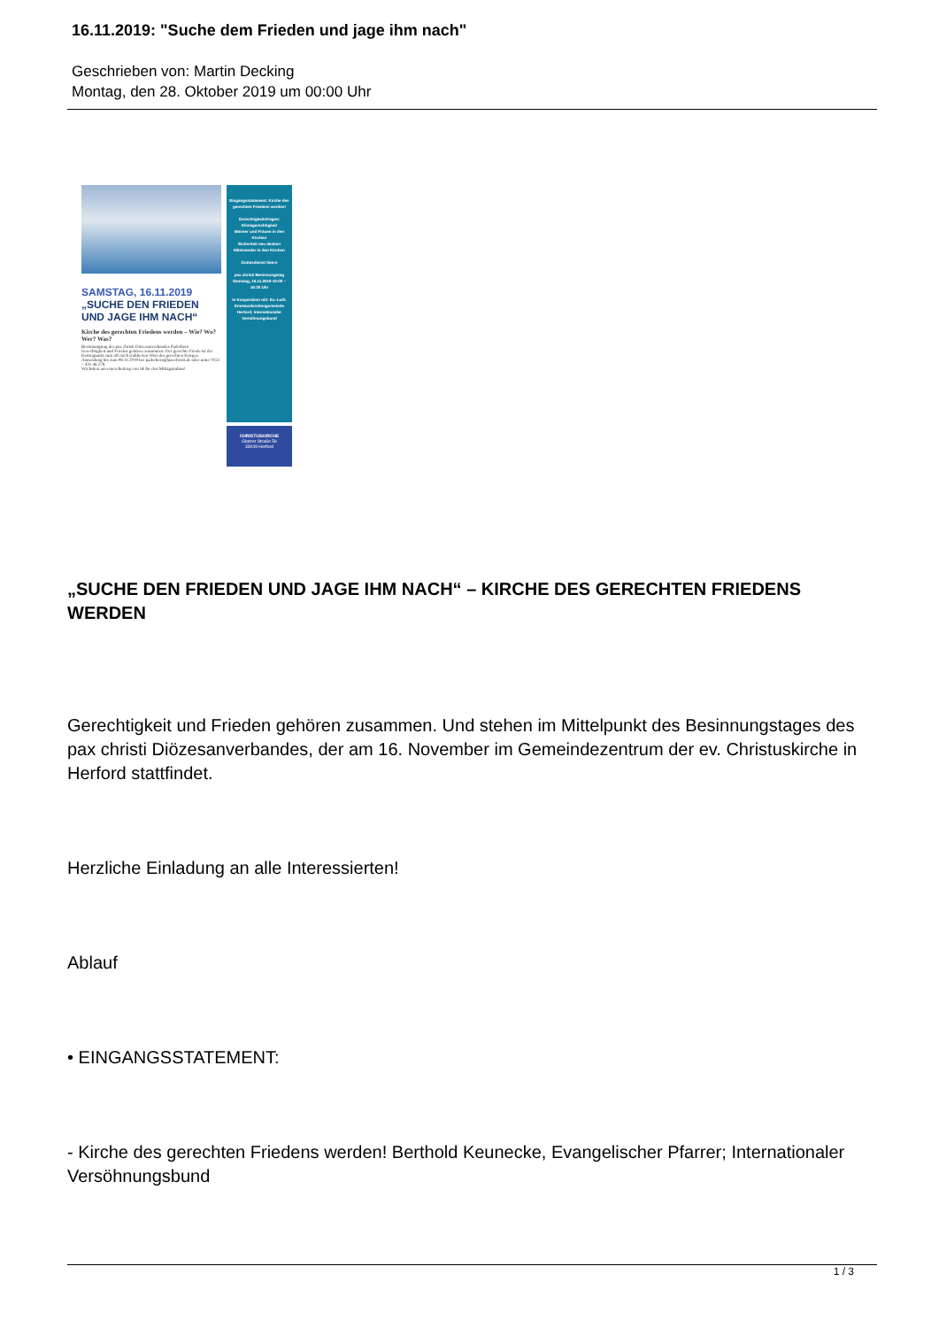16.11.2019: "Suche dem Frieden und jage ihm nach"
Geschrieben von: Martin Decking
Montag, den 28. Oktober 2019 um 00:00 Uhr
SAMSTAG, 16.11.2019
„SUCHE DEN FRIEDEN UND JAGE IHM NACH“
Kirche des gerechten Friedens werden – Wie? Wo? Wer? Was?
Besinnungstag des pax christi Diözesanverbandes Paderborn
Gerechtigkeit und Frieden gehören zusammen. Der gerechte Friede ist der Kontrapunkt zum oft noch etablierten Wort des gerechten Krieges.
Anmeldung bis zum 08.11.2019 bei paderborn@paxchristi.de oder unter 0151 – 431 46 278
Wir bitten um einen Beitrag von 5€ für den Mittagsimbiss!
Eingangsstatement: Kirche des gerechten Friedens werden!
Gerechtigkeitsfragen:
Klimagerechtigkeit
Männer und Frauen in den Kirchen
Sicherheit neu denken
Miteinander in den Kirchen
Gottesdienst feiern
pax christi Besinnungstag Samstag, 16.11.2019 10:00 – 16:30 Uhr
In Kooperation mit: Ev.-Luth. Emmauskirchengemeinde Herford; Internationaler Versöhnungsbund
CHRISTUSKIRCHE
Glatzer Straße 5b
33049 Herford
„SUCHE DEN FRIEDEN UND JAGE IHM NACH“ – KIRCHE DES GERECHTEN FRIEDENS WERDEN
Gerechtigkeit und Frieden gehören zusammen. Und stehen im Mittelpunkt des Besinnungstages des pax christi Diözesanverbandes, der am 16. November im Gemeindezentrum der ev. Christuskirche in Herford stattfindet.
Herzliche Einladung an alle Interessierten!
Ablauf
• EINGANGSSTATEMENT:
- Kirche des gerechten Friedens werden! Berthold Keunecke, Evangelischer Pfarrer; Internationaler Versöhnungsbund
1 / 3